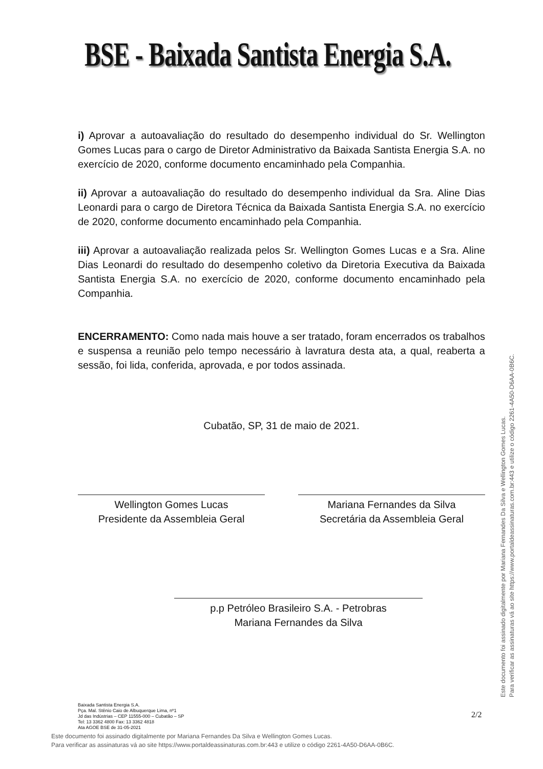BSE - Baixada Santista Energia S.A.
i) Aprovar a autoavaliação do resultado do desempenho individual do Sr. Wellington Gomes Lucas para o cargo de Diretor Administrativo da Baixada Santista Energia S.A. no exercício de 2020, conforme documento encaminhado pela Companhia.
ii) Aprovar a autoavaliação do resultado do desempenho individual da Sra. Aline Dias Leonardi para o cargo de Diretora Técnica da Baixada Santista Energia S.A. no exercício de 2020, conforme documento encaminhado pela Companhia.
iii) Aprovar a autoavaliação realizada pelos Sr. Wellington Gomes Lucas e a Sra. Aline Dias Leonardi do resultado do desempenho coletivo da Diretoria Executiva da Baixada Santista Energia S.A. no exercício de 2020, conforme documento encaminhado pela Companhia.
ENCERRAMENTO: Como nada mais houve a ser tratado, foram encerrados os trabalhos e suspensa a reunião pelo tempo necessário à lavratura desta ata, a qual, reaberta a sessão, foi lida, conferida, aprovada, e por todos assinada.
Cubatão, SP, 31 de maio de 2021.
Wellington Gomes Lucas
Presidente da Assembleia Geral
Mariana Fernandes da Silva
Secretária da Assembleia Geral
p.p Petróleo Brasileiro S.A. - Petrobras
Mariana Fernandes da Silva
Baixada Santista Energia S.A.
Pça. Mal. Stênio Caio de Albuquerque Lima, nº1
Jd das Indústrias – CEP 11555-000 – Cubatão – SP
Tel: 13 3362 4800 Fax: 13 3362 4818
Ata AGOE BSE de 31-05-2021
2/2
Este documento foi assinado digitalmente por Mariana Fernandes Da Silva e Wellington Gomes Lucas.
Para verificar as assinaturas vá ao site https://www.portaldeassinaturas.com.br:443 e utilize o código 2261-4A50-D6AA-0B6C.
Este documento foi assinado digitalmente por Mariana Fernandes Da Silva e Wellington Gomes Lucas.
Para verificar as assinaturas vá ao site https://www.portaldeassinaturas.com.br:443 e utilize o código 2261-4A50-D6AA-0B6C.